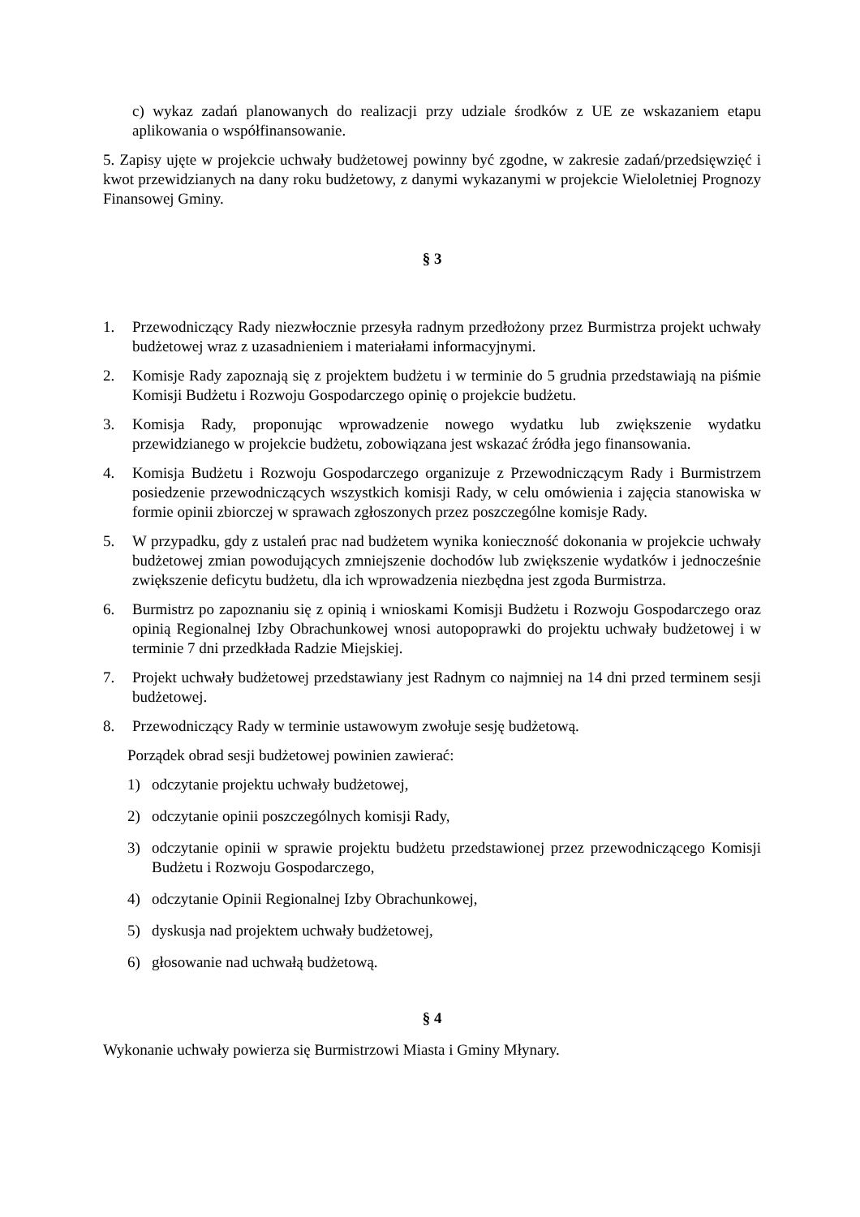c) wykaz zadań planowanych do realizacji przy udziale środków z UE ze wskazaniem etapu aplikowania o współfinansowanie.
5. Zapisy ujęte w projekcie uchwały budżetowej powinny być zgodne, w zakresie zadań/przedsięwzięć i kwot przewidzianych na dany roku budżetowy, z danymi wykazanymi w projekcie Wieloletniej Prognozy Finansowej Gminy.
§ 3
1. Przewodniczący Rady niezwłocznie przesyła radnym przedłożony przez Burmistrza projekt uchwały budżetowej wraz z uzasadnieniem i materiałami informacyjnymi.
2. Komisje Rady zapoznają się z projektem budżetu i w terminie do 5 grudnia przedstawiają na piśmie Komisji Budżetu i Rozwoju Gospodarczego opinię o projekcie budżetu.
3. Komisja Rady, proponując wprowadzenie nowego wydatku lub zwiększenie wydatku przewidzianego w projekcie budżetu, zobowiązana jest wskazać źródła jego finansowania.
4. Komisja Budżetu i Rozwoju Gospodarczego organizuje z Przewodniczącym Rady i Burmistrzem posiedzenie przewodniczących wszystkich komisji Rady, w celu omówienia i zajęcia stanowiska w formie opinii zbiorczej w sprawach zgłoszonych przez poszczególne komisje Rady.
5. W przypadku, gdy z ustaleń prac nad budżetem wynika konieczność dokonania w projekcie uchwały budżetowej zmian powodujących zmniejszenie dochodów lub zwiększenie wydatków i jednocześnie zwiększenie deficytu budżetu, dla ich wprowadzenia niezbędna jest zgoda Burmistrza.
6. Burmistrz po zapoznaniu się z opinią i wnioskami Komisji Budżetu i Rozwoju Gospodarczego oraz opinią Regionalnej Izby Obrachunkowej wnosi autopoprawki do projektu uchwały budżetowej i w terminie 7 dni przedkłada Radzie Miejskiej.
7. Projekt uchwały budżetowej przedstawiany jest Radnym co najmniej na 14 dni przed terminem sesji budżetowej.
8. Przewodniczący Rady w terminie ustawowym zwołuje sesję budżetową.
Porządek obrad sesji budżetowej powinien zawierać:
1) odczytanie projektu uchwały budżetowej,
2) odczytanie opinii poszczególnych komisji Rady,
3) odczytanie opinii w sprawie projektu budżetu przedstawionej przez przewodniczącego Komisji Budżetu i Rozwoju Gospodarczego,
4) odczytanie Opinii Regionalnej Izby Obrachunkowej,
5) dyskusja nad projektem uchwały budżetowej,
6) głosowanie nad uchwałą budżetową.
§ 4
Wykonanie uchwały powierza się Burmistrzowi Miasta i Gminy Młynary.